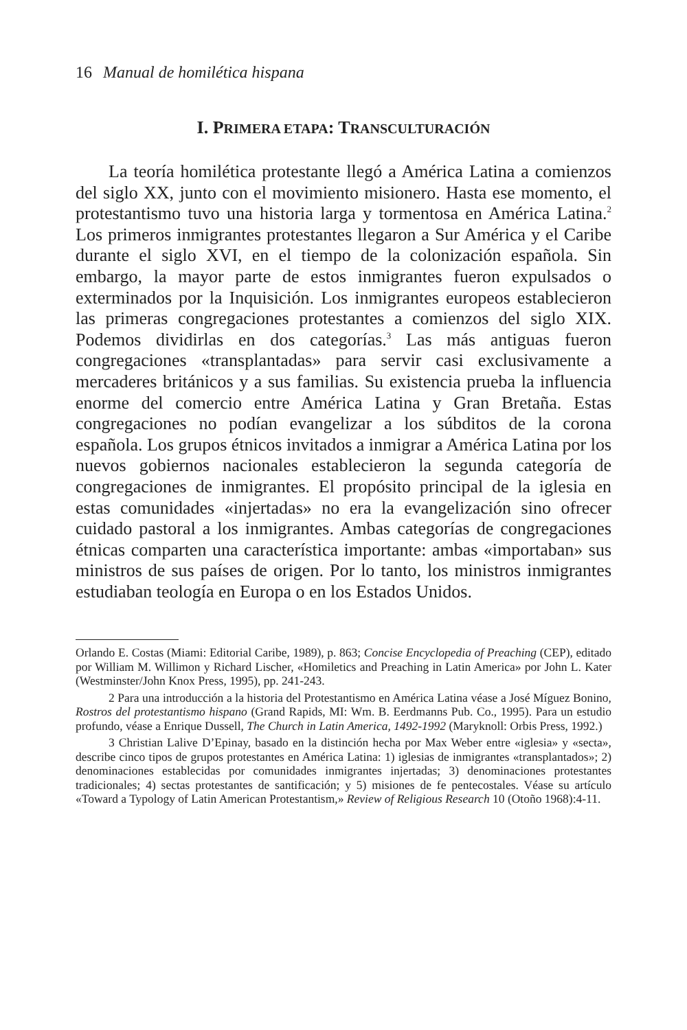16 Manual de homilética hispana
I. PRIMERA ETAPA: TRANSCULTURACIÓN
La teoría homilética protestante llegó a América Latina a comienzos del siglo XX, junto con el movimiento misionero. Hasta ese momento, el protestantismo tuvo una historia larga y tormentosa en América Latina.<sup>2</sup> Los primeros inmigrantes protestantes llegaron a Sur América y el Caribe durante el siglo XVI, en el tiempo de la colonización española. Sin embargo, la mayor parte de estos inmigrantes fueron expulsados o exterminados por la Inquisición. Los inmigrantes europeos establecieron las primeras congregaciones protestantes a comienzos del siglo XIX. Podemos dividirlas en dos categorías.<sup>3</sup> Las más antiguas fueron congregaciones «transplantadas» para servir casi exclusivamente a mercaderes británicos y a sus familias. Su existencia prueba la influencia enorme del comercio entre América Latina y Gran Bretaña. Estas congregaciones no podían evangelizar a los súbditos de la corona española. Los grupos étnicos invitados a inmigrar a América Latina por los nuevos gobiernos nacionales establecieron la segunda categoría de congregaciones de inmigrantes. El propósito principal de la iglesia en estas comunidades «injertadas» no era la evangelización sino ofrecer cuidado pastoral a los inmigrantes. Ambas categorías de congregaciones étnicas comparten una característica importante: ambas «importaban» sus ministros de sus países de origen. Por lo tanto, los ministros inmigrantes estudiaban teología en Europa o en los Estados Unidos.
Orlando E. Costas (Miami: Editorial Caribe, 1989), p. 863; Concise Encyclopedia of Preaching (CEP), editado por William M. Willimon y Richard Lischer, «Homiletics and Preaching in Latin America» por John L. Kater (Westminster/John Knox Press, 1995), pp. 241-243.
2 Para una introducción a la historia del Protestantismo en América Latina véase a José Míguez Bonino, Rostros del protestantismo hispano (Grand Rapids, MI: Wm. B. Eerdmanns Pub. Co., 1995). Para un estudio profundo, véase a Enrique Dussell, The Church in Latin America, 1492-1992 (Maryknoll: Orbis Press, 1992.)
3 Christian Lalive D’Epinay, basado en la distinción hecha por Max Weber entre «iglesia» y «secta», describe cinco tipos de grupos protestantes en América Latina: 1) iglesias de inmigrantes «transplantados»; 2) denominaciones establecidas por comunidades inmigrantes injertadas; 3) denominaciones protestantes tradicionales; 4) sectas protestantes de santificación; y 5) misiones de fe pentecostales. Véase su artículo «Toward a Typology of Latin American Protestantism,» Review of Religious Research 10 (Otoño 1968):4-11.